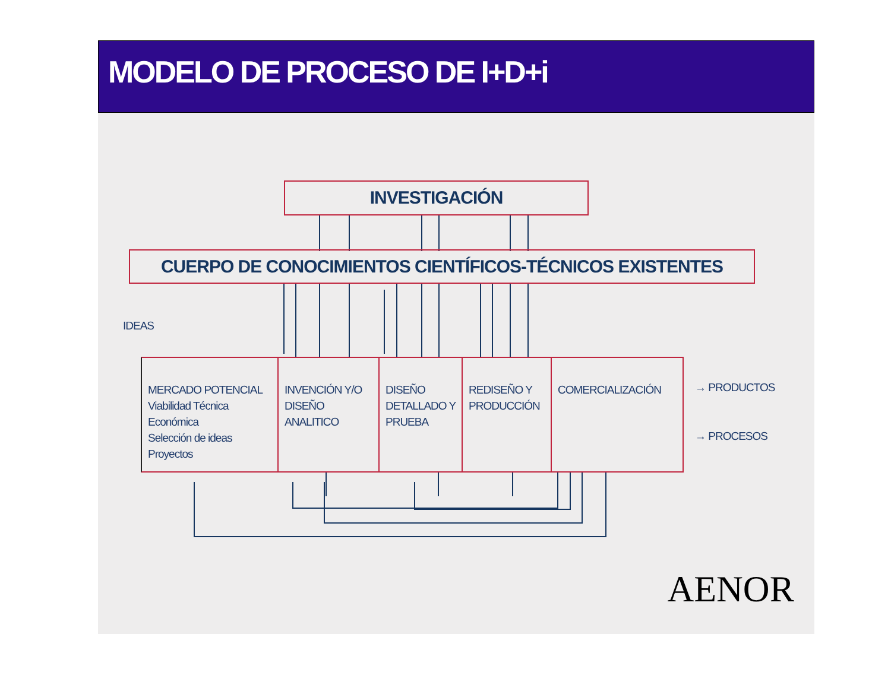MODELO DE PROCESO DE I+D+i
INVESTIGACIÓN
CUERPO DE CONOCIMIENTOS CIENTÍFICOS-TÉCNICOS EXISTENTES
IDEAS
MERCADO POTENCIAL
Viabilidad Técnica
Económica
Selección de ideas
Proyectos
INVENCIÓN Y/O
DISEÑO ANALITICO
DISEÑO
DETALLADO Y
PRUEBA
REDISEÑO Y
PRODUCCIÓN
COMERCIALIZACIÓN
→ PRODUCTOS
→ PROCESOS
AENOR